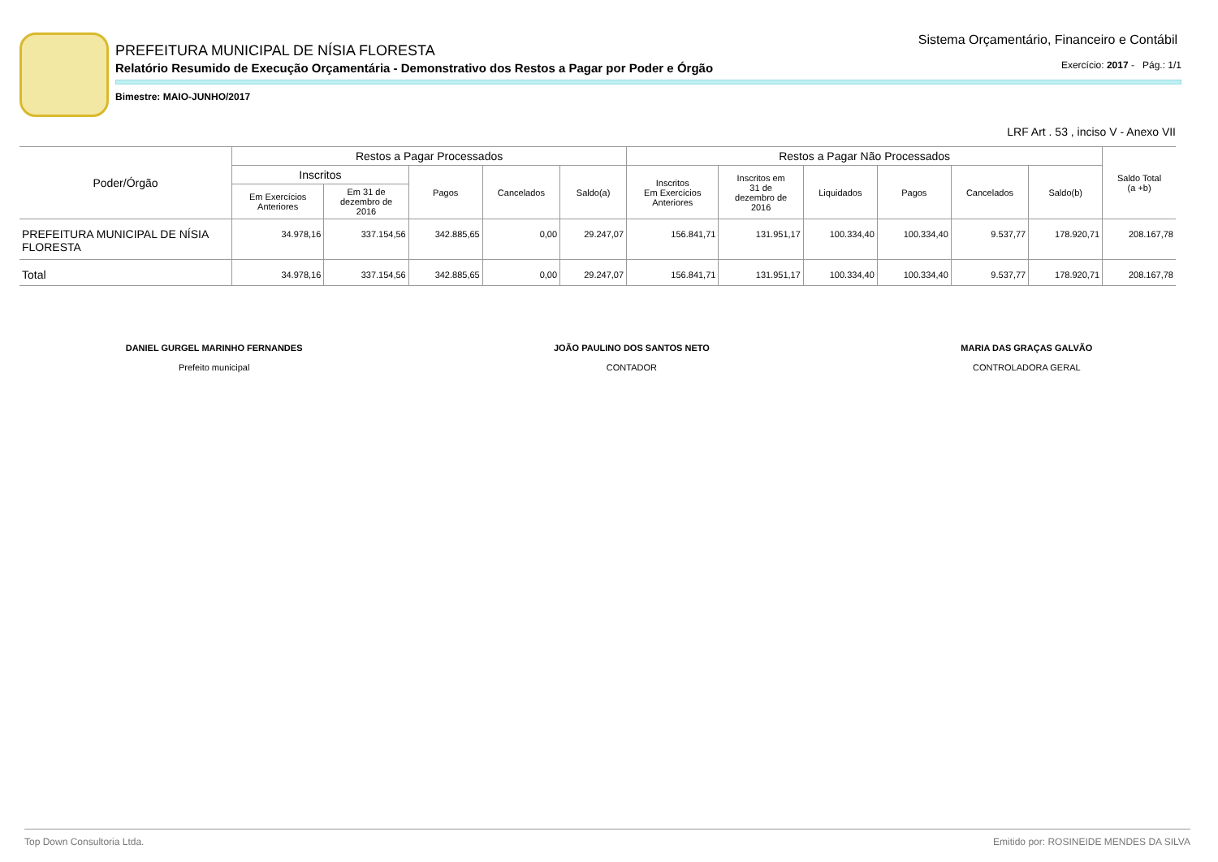PREFEITURA MUNICIPAL DE NÍSIA FLORESTA
Relatório Resumido de Execução Orçamentária - Demonstrativo dos Restos a Pagar por Poder e Órgão
Exercício: 2017 - Pág.: 1/1
Bimestre: MAIO-JUNHO/2017
Sistema Orçamentário, Financeiro e Contábil
LRF Art . 53 , inciso V - Anexo VII
| Poder/Órgão | Restos a Pagar Processados | | | | | Restos a Pagar Não Processados | | | | | | Saldo Total (a +b) |
| --- | --- | --- | --- | --- | --- | --- | --- | --- | --- | --- | --- | --- |
| | Inscritos | | Pagos | Cancelados | Saldo(a) | Inscritos Em Exercícios Anteriores | Inscritos em 31 de dezembro de 2016 | Liquidados | Pagos | Cancelados | Saldo(b) | |
| | Em Exercícios Anteriores | Em 31 de dezembro de 2016 | | | | | | | | | | |
| PREFEITURA MUNICIPAL DE NÍSIA FLORESTA | 34.978,16 | 337.154,56 | 342.885,65 | 0,00 | 29.247,07 | 156.841,71 | 131.951,17 | 100.334,40 | 100.334,40 | 9.537,77 | 178.920,71 | 208.167,78 |
| Total | 34.978,16 | 337.154,56 | 342.885,65 | 0,00 | 29.247,07 | 156.841,71 | 131.951,17 | 100.334,40 | 100.334,40 | 9.537,77 | 178.920,71 | 208.167,78 |
DANIEL GURGEL MARINHO FERNANDES
Prefeito municipal
JOÃO PAULINO DOS SANTOS NETO
CONTADOR
MARIA DAS GRAÇAS GALVÃO
CONTROLADORA GERAL
Top Down Consultoria Ltda. Emitido por: ROSINEIDE MENDES DA SILVA